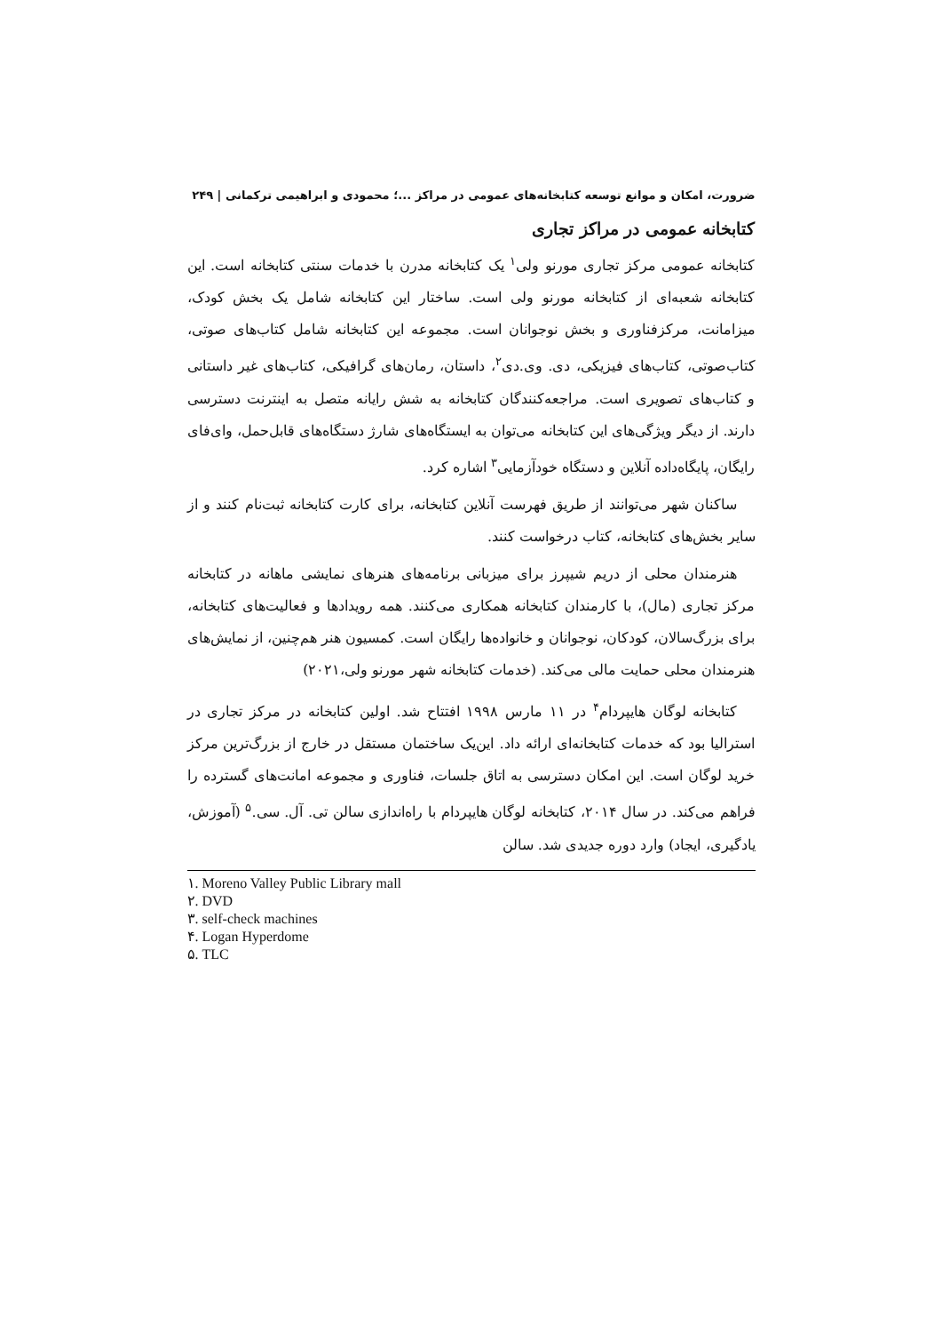ضرورت، امکان و موانع توسعه کتابخانه‌های عمومی در مراکز ...؛ محمودی و ابراهیمی ترکمانی | ۲۴۹
کتابخانه عمومی در مراکز تجاری
کتابخانه عمومی مرکز تجاری مورنو ولی<sup>۱</sup> یک کتابخانه مدرن با خدمات سنتی کتابخانه است. این کتابخانه شعبه‌ای از کتابخانه مورنو ولی است. ساختار این کتابخانه شامل یک بخش کودک، میزامانت، مرکزفناوری و بخش نوجوانان است. مجموعه این کتابخانه شامل کتاب‌های صوتی، کتاب‌صوتی، کتاب‌های فیزیکی، دی. وی.دی<sup>۲</sup>، داستان، رمان‌های گرافیکی، کتاب‌های غیر داستانی و کتاب‌های تصویری است. مراجعه‌کنندگان کتابخانه به شش رایانه متصل به اینترنت دسترسی دارند. از دیگر ویژگی‌های این کتابخانه می‌توان به ایستگاه‌های شارژ دستگاه‌های قابل‌حمل، وای‌فای رایگان، پایگاه‌داده آنلاین و دستگاه خودآزمایی<sup>۳</sup> اشاره کرد.
ساکنان شهر می‌توانند از طریق فهرست آنلاین کتابخانه، برای کارت کتابخانه ثبت‌نام کنند و از سایر بخش‌های کتابخانه، کتاب درخواست کنند.
هنرمندان محلی از دریم شیپرز برای میزبانی برنامه‌های هنرهای نمایشی ماهانه در کتابخانه مرکز تجاری (مال)، با کارمندان کتابخانه همکاری می‌کنند. همه رویدادها و فعالیت‌های کتابخانه، برای بزرگ‌سالان، کودکان، نوجوانان و خانواده‌ها رایگان است. کمسیون هنر هم‌چنین، از نمایش‌های هنرمندان محلی حمایت مالی می‌کند. (خدمات کتابخانه شهر مورنو ولی،۲۰۲۱)
کتابخانه لوگان هایپردام<sup>۴</sup> در ۱۱ مارس ۱۹۹۸ افتتاح شد. اولین کتابخانه در مرکز تجاری در استرالیا بود که خدمات کتابخانه‌ای ارائه داد. این‌یک ساختمان مستقل در خارج از بزرگ‌ترین مرکز خرید لوگان است. این امکان دسترسی به اتاق جلسات، فناوری و مجموعه امانت‌های گسترده را فراهم می‌کند. در سال ۲۰۱۴، کتابخانه لوگان هایپردام با راه‌اندازی سالن تی. آل. سی.<sup>۵</sup> (آموزش، یادگیری، ایجاد) وارد دوره جدیدی شد. سالن
۱. Moreno Valley Public Library mall
۲. DVD
۳. self-check machines
۴. Logan Hyperdome
۵. TLC